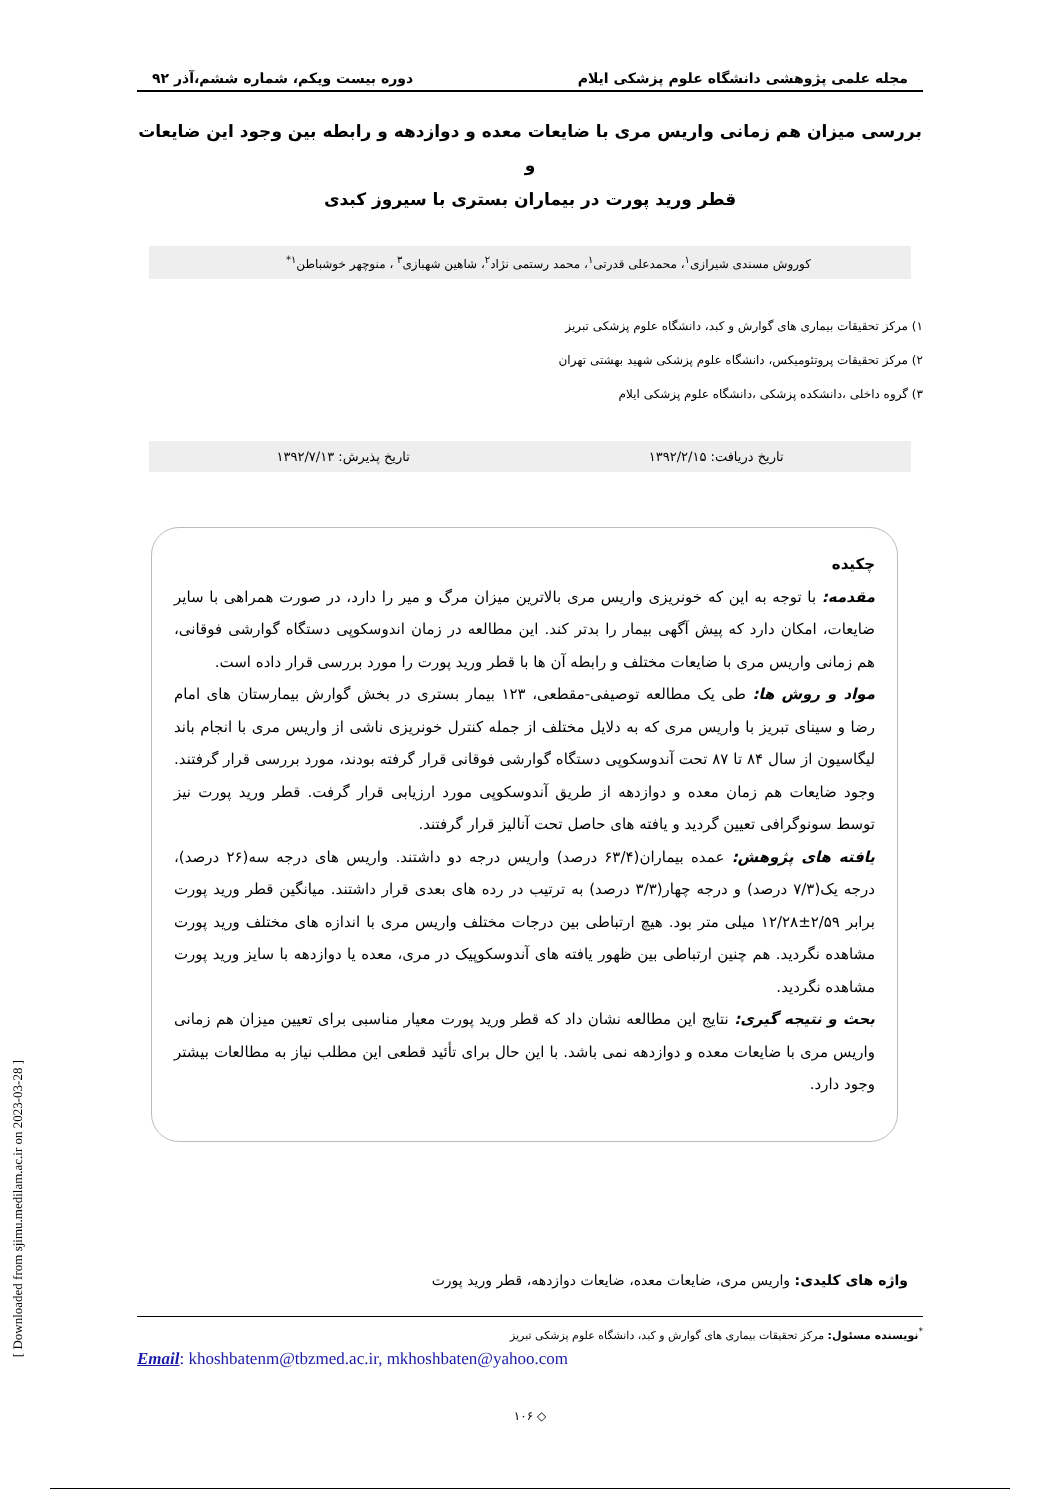مجله علمی پژوهشی دانشگاه علوم پزشکی ایلام دوره بیست ویکم، شماره ششم،آذر ۹۲
بررسی میزان هم زمانی واریس مری با ضایعات معده و دوازدهه و رابطه بین وجود این ضایعات و
قطر ورید پورت در بیماران بستری با سیروز کبدی
کوروش مسندی شیرازی<sup>۱</sup>، محمدعلی قدرتی<sup>۱</sup>، محمد رستمی نژاد<sup>۲</sup>، شاهین شهبازی<sup>۳</sup> ، منوچهر خوشباطن<sup>۱*</sup>
۱) مرکز تحقیقات بیماری های گوارش و کبد، دانشگاه علوم پزشکی تبریز
۲) مرکز تحقیقات پروتئومیکس، دانشگاه علوم پزشکی شهید بهشتی تهران
۳) گروه داخلی ،دانشکده پزشکی ،دانشگاه علوم پزشکی ایلام
تاریخ دریافت: ۱۳۹۲/۲/۱۵ تاریخ پذیرش: ۱۳۹۲/۷/۱۳
چکیده
مقدمه: با توجه به این که خونریزی واریس مری بالاترین میزان مرگ و میر را دارد، در صورت همراهی با سایر ضایعات، امکان دارد که پیش آگهی بیمار را بدتر کند. این مطالعه در زمان اندوسکوپی دستگاه گوارشی فوقانی، هم زمانی واریس مری با ضایعات مختلف و رابطه آن ها با قطر ورید پورت را مورد بررسی قرار داده است.
مواد و روش ها: طی یک مطالعه توصیفی-مقطعی، ۱۲۳ بیمار بستری در بخش گوارش بیمارستان های امام رضا و سینای تبریز با واریس مری که به دلایل مختلف از جمله کنترل خونریزی ناشی از واریس مری با انجام باند لیگاسیون از سال ۸۴ تا ۸۷ تحت آندوسکوپی دستگاه گوارشی فوقانی قرار گرفته بودند، مورد بررسی قرار گرفتند. وجود ضایعات هم زمان معده و دوازدهه از طریق آندوسکوپی مورد ارزیابی قرار گرفت. قطر ورید پورت نیز توسط سونوگرافی تعیین گردید و یافته های حاصل تحت آنالیز قرار گرفتند.
یافته های پژوهش: عمده بیماران(۶۳/۴ درصد) واریس درجه دو داشتند. واریس های درجه سه(۲۶ درصد)، درجه یک(۷/۳ درصد) و درجه چهار(۳/۳ درصد) به ترتیب در رده های بعدی قرار داشتند. میانگین قطر ورید پورت برابر ۲/۵۹±۱۲/۲۸ میلی متر بود. هیچ ارتباطی بین درجات مختلف واریس مری با اندازه های مختلف ورید پورت مشاهده نگردید. هم چنین ارتباطی بین ظهور یافته های آندوسکوپیک در مری، معده یا دوازدهه با سایز ورید پورت مشاهده نگردید.
بحث و نتیجه گیری: نتایج این مطالعه نشان داد که قطر ورید پورت معیار مناسبی برای تعیین میزان هم زمانی واریس مری با ضایعات معده و دوازدهه نمی باشد. با این حال برای تأئید قطعی این مطلب نیاز به مطالعات بیشتر وجود دارد.
واژه های کلیدی: واریس مری، ضایعات معده، ضایعات دوازدهه، قطر ورید پورت
<sup>*</sup> نویسنده مسئول: مرکز تحقیقات بیماری های گوارش و کبد، دانشگاه علوم پزشکی تبریز
Email: khoshbatenm@tbzmed.ac.ir, mkhoshbaten@yahoo.com
◇ ۱۰۶
[ Downloaded from sjimu.medilam.ac.ir on 2023-03-28 ]